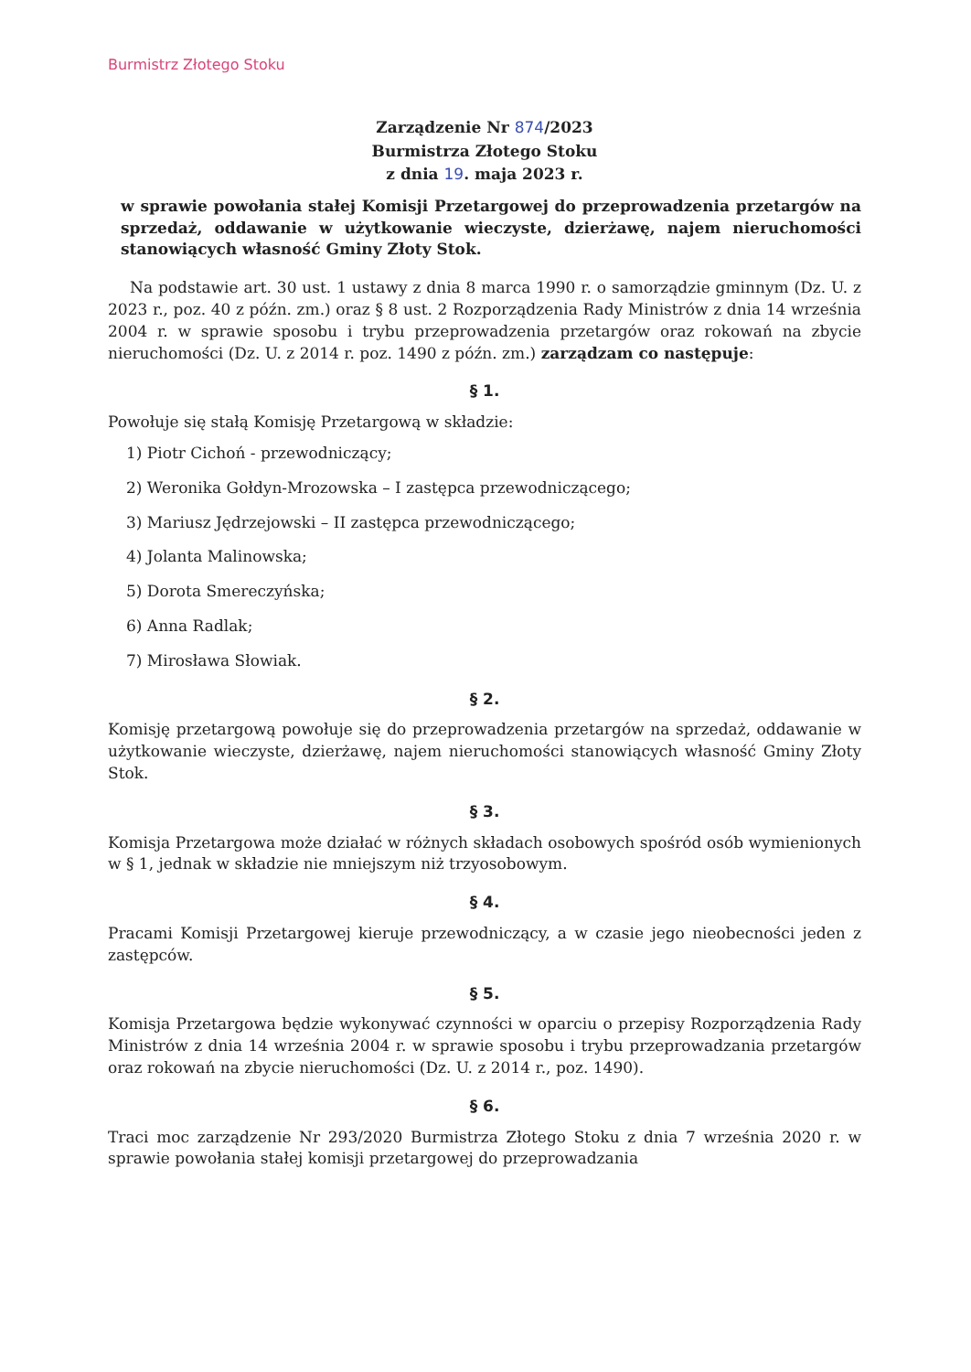Burmistrz Złotego Stoku
Zarządzenie Nr 874/2023
Burmistrza Złotego Stoku
z dnia 19. maja 2023 r.
w sprawie powołania stałej Komisji Przetargowej do przeprowadzenia przetargów na sprzedaż, oddawanie w użytkowanie wieczyste, dzierżawę, najem nieruchomości stanowiących własność Gminy Złoty Stok.
Na podstawie art. 30 ust. 1 ustawy z dnia 8 marca 1990 r. o samorządzie gminnym (Dz. U. z 2023 r., poz. 40 z późn. zm.) oraz § 8 ust. 2 Rozporządzenia Rady Ministrów z dnia 14 września 2004 r. w sprawie sposobu i trybu przeprowadzenia przetargów oraz rokowań na zbycie nieruchomości (Dz. U. z 2014 r. poz. 1490 z późn. zm.) zarządzam co następuje:
§ 1.
Powołuje się stałą Komisję Przetargową w składzie:
1) Piotr Cichoń - przewodniczący;
2) Weronika Gołdyn-Mrozowska – I zastępca przewodniczącego;
3) Mariusz Jędrzejowski – II zastępca przewodniczącego;
4) Jolanta Malinowska;
5) Dorota Smereczyńska;
6) Anna Radlak;
7) Mirosława Słowiak.
§ 2.
Komisję przetargową powołuje się do przeprowadzenia przetargów na sprzedaż, oddawanie w użytkowanie wieczyste, dzierżawę, najem nieruchomości stanowiących własność Gminy Złoty Stok.
§ 3.
Komisja Przetargowa może działać w różnych składach osobowych spośród osób wymienionych w § 1, jednak w składzie nie mniejszym niż trzyosobowym.
§ 4.
Pracami Komisji Przetargowej kieruje przewodniczący, a w czasie jego nieobecności jeden z zastępców.
§ 5.
Komisja Przetargowa będzie wykonywać czynności w oparciu o przepisy Rozporządzenia Rady Ministrów z dnia 14 września 2004 r. w sprawie sposobu i trybu przeprowadzania przetargów oraz rokowań na zbycie nieruchomości (Dz. U. z 2014 r., poz. 1490).
§ 6.
Traci moc zarządzenie Nr 293/2020 Burmistrza Złotego Stoku z dnia 7 września 2020 r. w sprawie powołania stałej komisji przetargowej do przeprowadzania